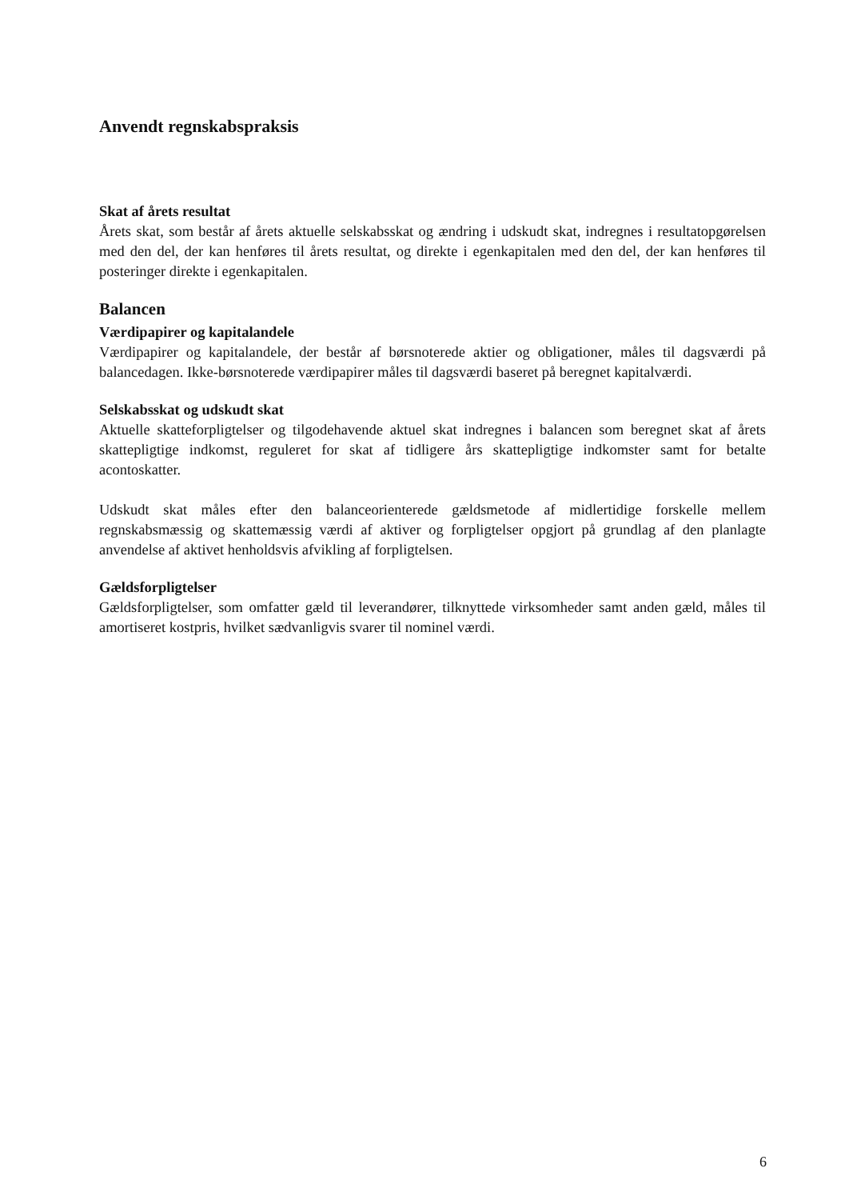Anvendt regnskabspraksis
Skat af årets resultat
Årets skat, som består af årets aktuelle selskabsskat og ændring i udskudt skat, indregnes i resultatopgørelsen med den del, der kan henføres til årets resultat, og direkte i egenkapitalen med den del, der kan henføres til posteringer direkte i egenkapitalen.
Balancen
Værdipapirer og kapitalandele
Værdipapirer og kapitalandele, der består af børsnoterede aktier og obligationer, måles til dagsværdi på balancedagen. Ikke-børsnoterede værdipapirer måles til dagsværdi baseret på beregnet kapitalværdi.
Selskabsskat og udskudt skat
Aktuelle skatteforpligtelser og tilgodehavende aktuel skat indregnes i balancen som beregnet skat af årets skattepligtige indkomst, reguleret for skat af tidligere års skattepligtige indkomster samt for betalte acontoskatter.
Udskudt skat måles efter den balanceorienterede gældsmetode af midlertidige forskelle mellem regnskabsmæssig og skattemæssig værdi af aktiver og forpligtelser opgjort på grundlag af den planlagte anvendelse af aktivet henholdsvis afvikling af forpligtelsen.
Gældsforpligtelser
Gældsforpligtelser, som omfatter gæld til leverandører, tilknyttede virksomheder samt anden gæld, måles til amortiseret kostpris, hvilket sædvanligvis svarer til nominel værdi.
6